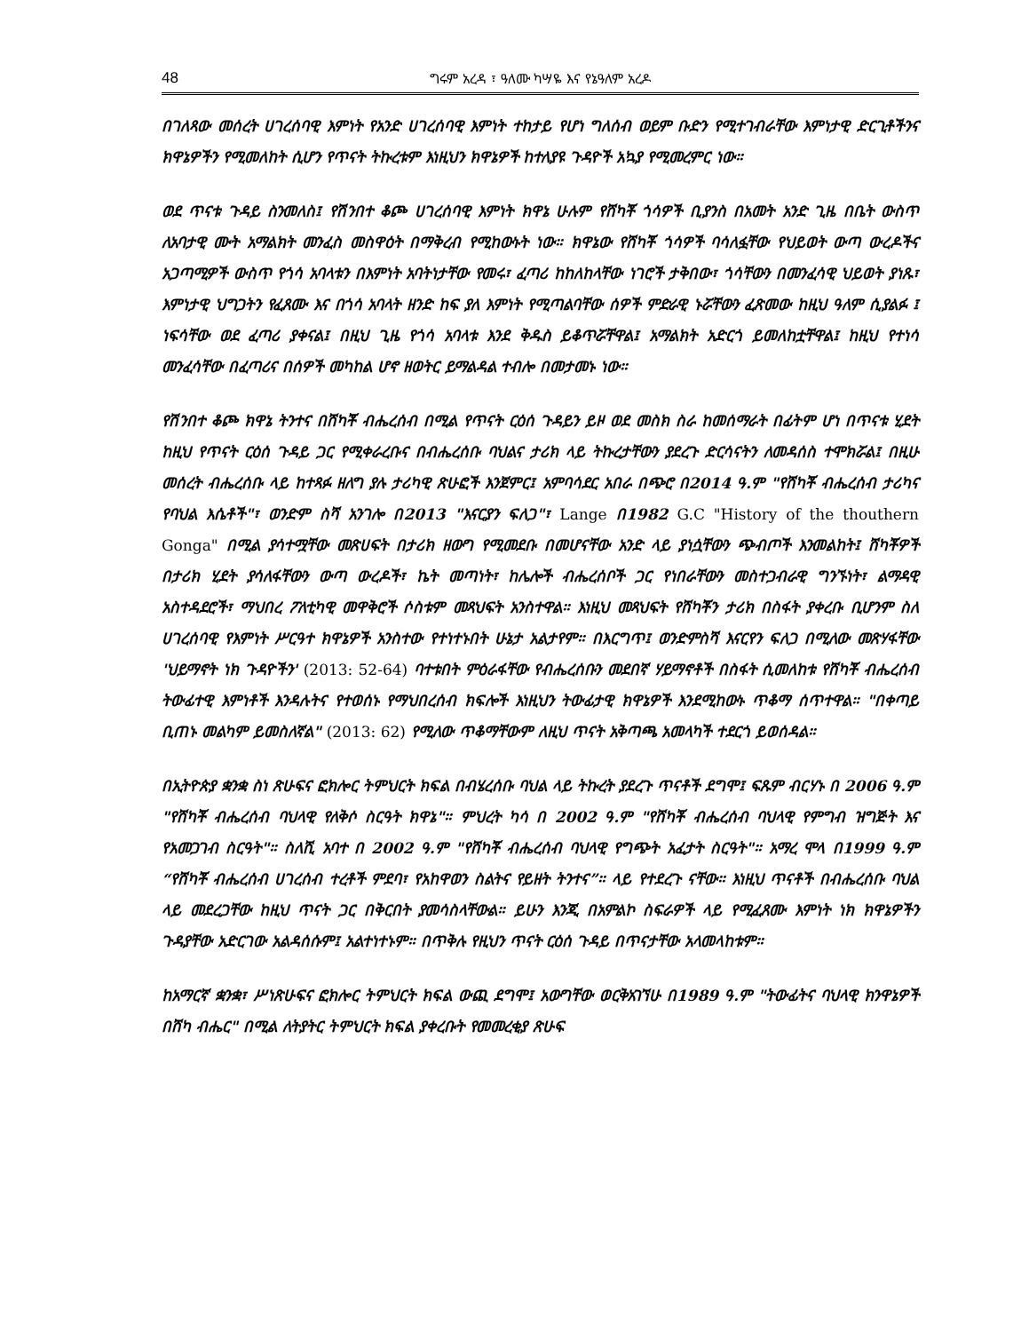48 ግሩም አረዳ ፣ ዓለሙ ካሣዬ እና የኔዓለም አረዶ
በገለጻው መሰረት ሀገረሰባዊ እምነት የአንድ ሀገረሰባዊ እምነት ተከታይ የሆነ ግለሰብ ወይም ቡድን የሚተገብራቸው እምነታዊ ድርጊቶችንና ክዋኔዎችን የሚመለከት ሲሆን የጥናት ትኩረቱም እነዚህን ክዋኔዎች ከተለያዩ ጉዳዮች አኳያ የሚመረምር ነው።
ወደ ጥናቱ ጉዳይ ስንመለስ፤ የሽንበተ ቆጮ ሀገረሰባዊ እምነት ክዋኔ ሁሉም የሸካቾ ጎሳዎች ቢያንስ በአመት አንድ ጊዜ በቤት ውስጥ ለአባታዊ ሙት አማልክት መንፈስ መስዋዕት በማቅረብ የሚከውኑት ነው። ክዋኔው የሸካቾ ጎሳዎች ባሳለፏቸው የህይወት ውጣ ውረዶችና አጋጣሚዎች ውስጥ የጎሳ አባላቱን በእምነት አባትነታቸው የመሩ፣ ፈጣሪ ከከለከላቸው ነገሮች ታቅበው፣ ጎሳቸውን በመንፈሳዊ ህይወት ያነጹ፣ እምነታዊ ህግጋትን የፈጸሙ እና በጎሳ አባላት ዘንድ ከፍ ያለ እምነት የሚጣልባቸው ሰዎች ምድራዊ ኑሯቸውን ፈጽመው ከዚህ ዓለም ሲያልፉ ፤ ነፍሳቸው ወደ ፈጣሪ ያቀናል፤ በዚህ ጊዜ የጎሳ አባላቱ እንደ ቅዱስ ይቆጥሯቸዋል፤ አማልክት አድርጎ ይመለከቷቸዋል፤ ከዚህ የተነሳ መንፈሳቸው በፈጣሪና በሰዎች መካከል ሆኖ ዘወትር ይማልዳል ተብሎ በመታመኑ ነው።
የሽንበተ ቆጮ ክዋኔ ትንተና በሸካቾ ብሔረሰብ በሚል የጥናት ርዕሰ ጉዳይን ይዞ ወደ መስክ ስራ ከመሰማራት በፊትም ሆነ በጥናቱ ሂደት ከዚህ የጥናት ርዕሰ ጉዳይ ጋር የሚቀራረቡና በብሔረሰቡ ባህልና ታሪክ ላይ ትኩረታቸውን ያደረጉ ድርሳናትን ለመዳሰስ ተሞክሯል፤ በዚሁ መሰረት ብሔረሰቡ ላይ ከተጻፉ ዘለግ ያሉ ታሪካዊ ጽሁፎች እንጀምር፤ አምባሳደር አበራ በጭሮ በ2014 ዓ.ም "የሸካቾ ብሔረሰብ ታሪካና የባህል እሴቶች"፣ ወንድም ስሻ አንገሎ በ2013 "እናርያን ፍለጋ"፣ Lange በ1982 G.C "History of the thouthern Gonga" በሚል ያሳተሟቸው መጽሀፍት በታሪክ ዘውግ የሚመደቡ በመሆናቸው አንድ ላይ ያነሷቸውን ጭብጦች እንመልከት፤ ሸካቾዎች በታሪክ ሂደት ያሳለፋቸውን ውጣ ውረዶች፣ ኬት መጣነት፣ ከሌሎች ብሔረሰቦች ጋር የነበራቸውን መስተጋብራዊ ግንኙነት፣ ልማዳዊ አስተዳደሮች፣ ማህበረ ፖለቲካዊ መዋቅሮች ሶስቱም መጻህፍት አንስተዋል። እነዚህ መጻህፍት የሸካቾን ታሪክ በስፋት ያቀረቡ ቢሆንም ስለ ሀገረሰባዊ የእምነት ሥርዓተ ክዋኔዎች አንስተው የተነተኑበት ሁኔታ አልታየም። በእርግጥ፤ ወንድምስሻ እናርየን ፍለጋ በሚለው መጽሃፋቸው 'ህይማኖት ነክ ጉዳዮችን' (2013: 52-64) ባተቱበት ምዕራፋቸው የብሔረሰቡን መደበኛ ሃይማኖቶች በስፋት ሲመለከቱ የሸካቾ ብሔረሰብ ትውፊተዊ እምነቶች እንዳሉትና የተወሰኑ የማህበረሰብ ክፍሎች እነዚህን ትውፊታዊ ክዋኔዎች እንደሚከውኑ ጥቆማ ሰጥተዋል። "በቀጣይ ቢጠኑ መልካም ይመስለኛል" (2013: 62) የሚለው ጥቆማቸውም ለዚህ ጥናት አቅጣጫ አመላካች ተደርጎ ይወሰዳል።
በኢትዮጵያ ቋንቋ ስነ ጽሁፍና ፎክሎር ትምህርት ክፍል በብሄረሰቡ ባህል ላይ ትኩረት ያደረጉ ጥናቶች ደግሞ፤ ፍጹም ብርሃኑ በ 2006 ዓ.ም "የሸካቾ ብሔረሰብ ባህላዊ የለቅሶ ስርዓት ክዋኔ"። ምህረት ካሳ በ 2002 ዓ.ም "የሸካቾ ብሔረሰብ ባህላዊ የምግብ ዝግጅት እና የአመጋገብ ስርዓት"። ስለሺ አባተ በ 2002 ዓ.ም "የሸካቾ ብሔረሰብ ባህላዊ የግጭት አፈታት ስርዓት"። አማረ ሞላ በ1999 ዓ.ም “የሸካቾ ብሔረሰብ ሀገረሰብ ተረቶች ምደባ፣ የአከዋወን ስልትና የይዘት ትንተና”። ላይ የተደረጉ ናቸው። እነዚህ ጥናቶች በብሔረሰቡ ባህል ላይ መደረጋቸው ከዚህ ጥናት ጋር በቅርበት ያመሳስላቸውል። ይሁን እንጂ በአምልኮ ስፍራዎች ላይ የሚፈጸሙ እምነት ነክ ክዋኔዎችን ጉዳያቸው አድርገው አልዳሰሱም፤ አልተነተኑም። በጥቅሉ የዚህን ጥናት ርዕሰ ጉዳይ በጥናታቸው አላመላከቱም።
ከአማርኛ ቋንቋ፣ ሥነጽሁፍና ፎክሎር ትምህርት ክፍል ውጪ ደግሞ፤ አውግቸው ወርቅአገኘሁ በ1989 ዓ.ም "ትውፊትና ባህላዊ ክንዋኔዎች በሸካ ብሔር" በሚል ለትያትር ትምህርት ክፍል ያቀረቡት የመመረቂያ ጽሁፍ